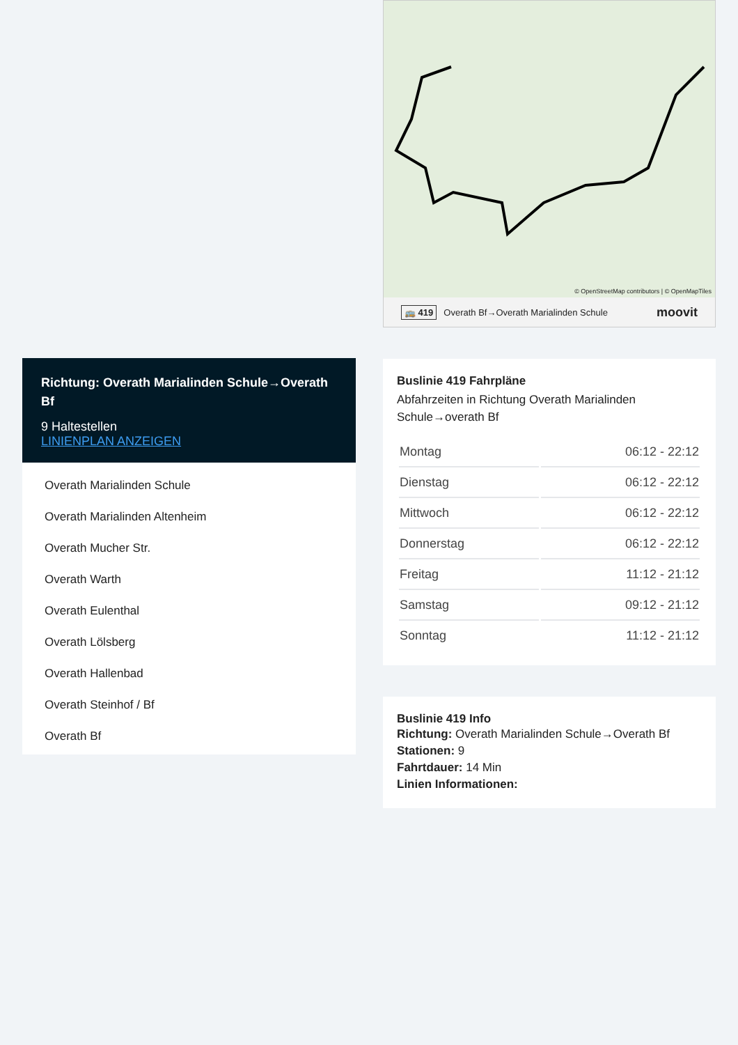Richtung: Overath Marialinden Schule→Overath Bf
9 Haltestellen
LINIENPLAN ANZEIGEN
Overath Marialinden Schule
Overath Marialinden Altenheim
Overath Mucher Str.
Overath Warth
Overath Eulenthal
Overath Lölsberg
Overath Hallenbad
Overath Steinhof / Bf
Overath Bf
© OpenStreetMap contributors | © OpenMapTiles
🚌 419 Overath Bf→Overath Marialinden Schule moovit
Buslinie 419 Fahrpläne
Abfahrzeiten in Richtung Overath Marialinden Schule→overath Bf
| Montag | 06:12 - 22:12 |
| Dienstag | 06:12 - 22:12 |
| Mittwoch | 06:12 - 22:12 |
| Donnerstag | 06:12 - 22:12 |
| Freitag | 11:12 - 21:12 |
| Samstag | 09:12 - 21:12 |
| Sonntag | 11:12 - 21:12 |
Buslinie 419 Info
Richtung: Overath Marialinden Schule→Overath Bf
Stationen: 9
Fahrtdauer: 14 Min
Linien Informationen: